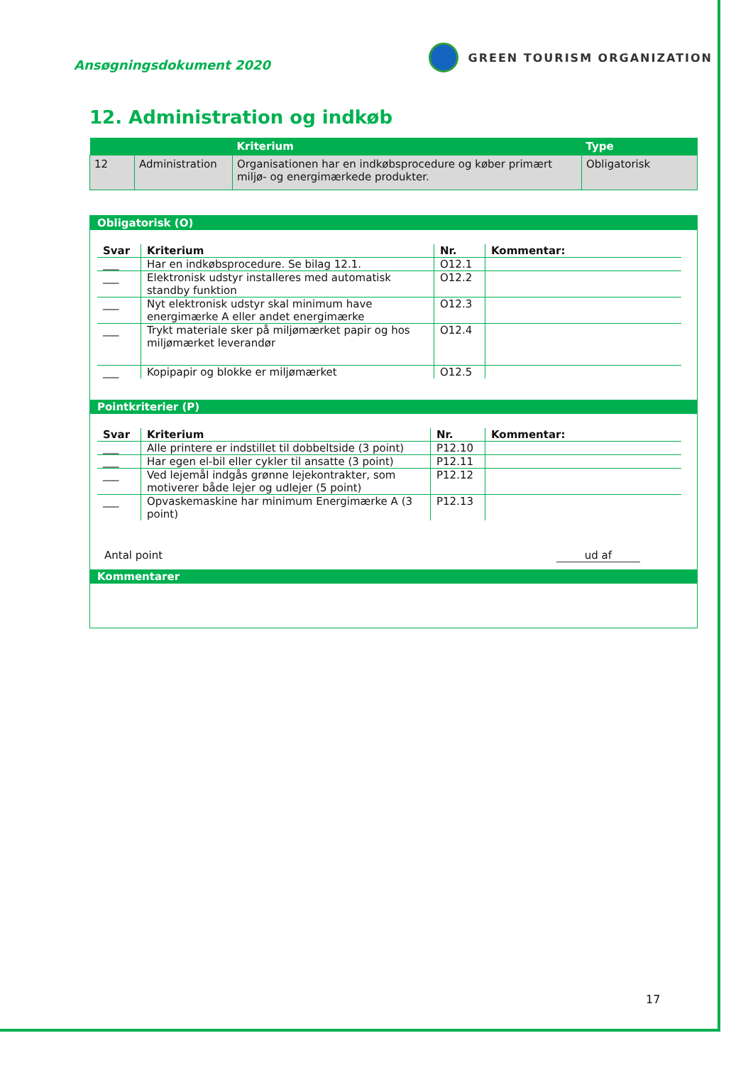Ansøgningsdokument 2020
GREEN TOURISM ORGANIZATION
12. Administration og indkøb
| | | Kriterium | Type |
| --- | --- | --- | --- |
| 12 | Administration | Organisationen har en indkøbsprocedure og køber primært miljø- og energimærkede produkter. | Obligatorisk |
Obligatorisk (O)
| Svar | Kriterium | Nr. | Kommentar: |
| --- | --- | --- | --- |
| ___ | Har en indkøbsprocedure. Se bilag 12.1. | O12.1 | |
| ___ | Elektronisk udstyr installeres med automatisk standby funktion | O12.2 | |
| ___ | Nyt elektronisk udstyr skal minimum have energimærke A eller andet energimærke | O12.3 | |
| ___ | Trykt materiale sker på miljømærket papir og hos miljømærket leverandør | O12.4 | |
| ___ | Kopipapir og blokke er miljømærket | O12.5 | |
Pointkriterier (P)
| Svar | Kriterium | Nr. | Kommentar: |
| --- | --- | --- | --- |
| ___ | Alle printere er indstillet til dobbeltside (3 point) | P12.10 | |
| ___ | Har egen el-bil eller cykler til ansatte (3 point) | P12.11 | |
| ___ | Ved lejemål indgås grønne lejekontrakter, som motiverer både lejer og udlejer (5 point) | P12.12 | |
| ___ | Opvaskemaskine har minimum Energimærke A (3 point) | P12.13 | |
Antal point ud af
Kommentarer
17